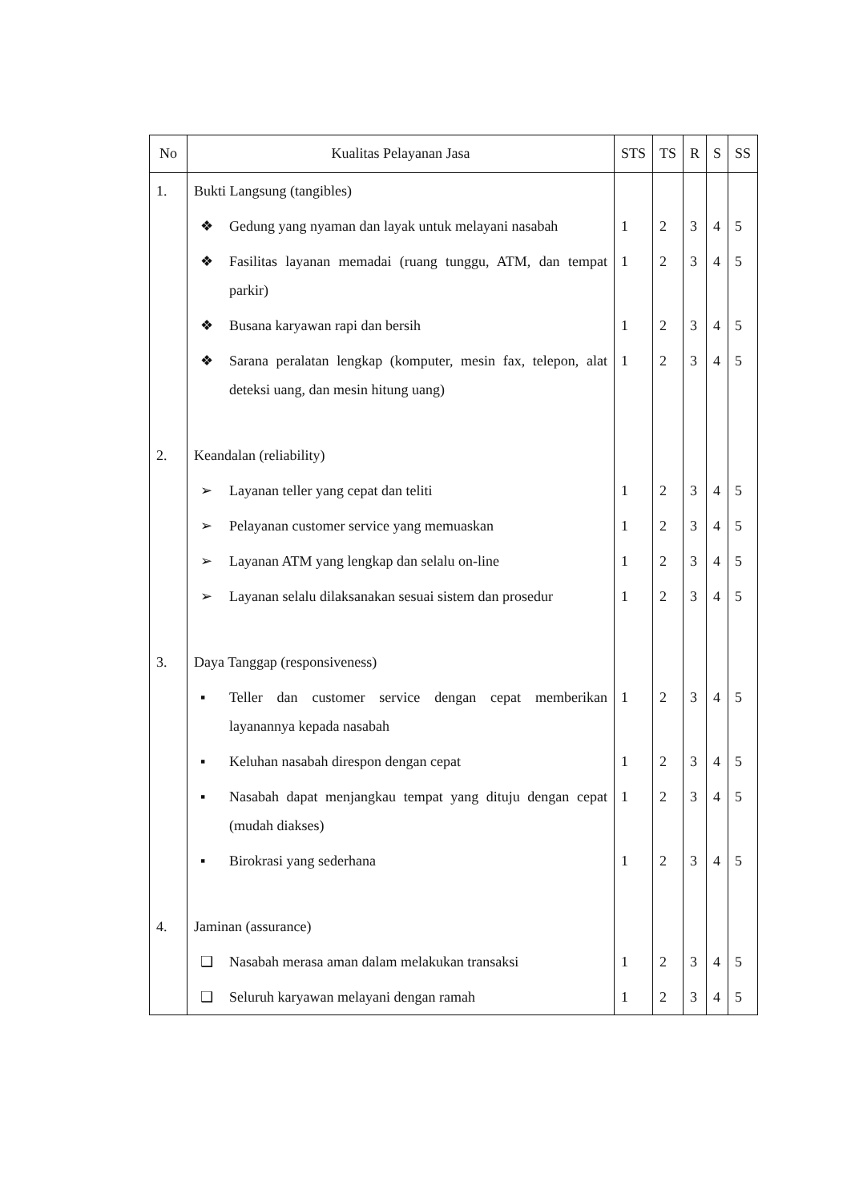| No | Kualitas Pelayanan Jasa | STS | TS | R | S | SS |
| --- | --- | --- | --- | --- | --- | --- |
| 1. | Bukti Langsung (tangibles) | | | | | |
| | ❖ Gedung yang nyaman dan layak untuk melayani nasabah | 1 | 2 | 3 | 4 | 5 |
| | ❖ Fasilitas layanan memadai (ruang tunggu, ATM, dan tempat parkir) | 1 | 2 | 3 | 4 | 5 |
| | ❖ Busana karyawan rapi dan bersih | 1 | 2 | 3 | 4 | 5 |
| | ❖ Sarana peralatan lengkap (komputer, mesin fax, telepon, alat deteksi uang, dan mesin hitung uang) | 1 | 2 | 3 | 4 | 5 |
| 2. | Keandalan (reliability) | | | | | |
| | ➢ Layanan teller yang cepat dan teliti | 1 | 2 | 3 | 4 | 5 |
| | ➢ Pelayanan customer service yang memuaskan | 1 | 2 | 3 | 4 | 5 |
| | ➢ Layanan ATM yang lengkap dan selalu on-line | 1 | 2 | 3 | 4 | 5 |
| | ➢ Layanan selalu dilaksanakan sesuai sistem dan prosedur | 1 | 2 | 3 | 4 | 5 |
| 3. | Daya Tanggap (responsiveness) | | | | | |
| | ▪ Teller dan customer service dengan cepat memberikan layanannya kepada nasabah | 1 | 2 | 3 | 4 | 5 |
| | ▪ Keluhan nasabah direspon dengan cepat | 1 | 2 | 3 | 4 | 5 |
| | ▪ Nasabah dapat menjangkau tempat yang dituju dengan cepat (mudah diakses) | 1 | 2 | 3 | 4 | 5 |
| | ▪ Birokrasi yang sederhana | 1 | 2 | 3 | 4 | 5 |
| 4. | Jaminan (assurance) | | | | | |
| | ❑ Nasabah merasa aman dalam melakukan transaksi | 1 | 2 | 3 | 4 | 5 |
| | ❑ Seluruh karyawan melayani dengan ramah | 1 | 2 | 3 | 4 | 5 |